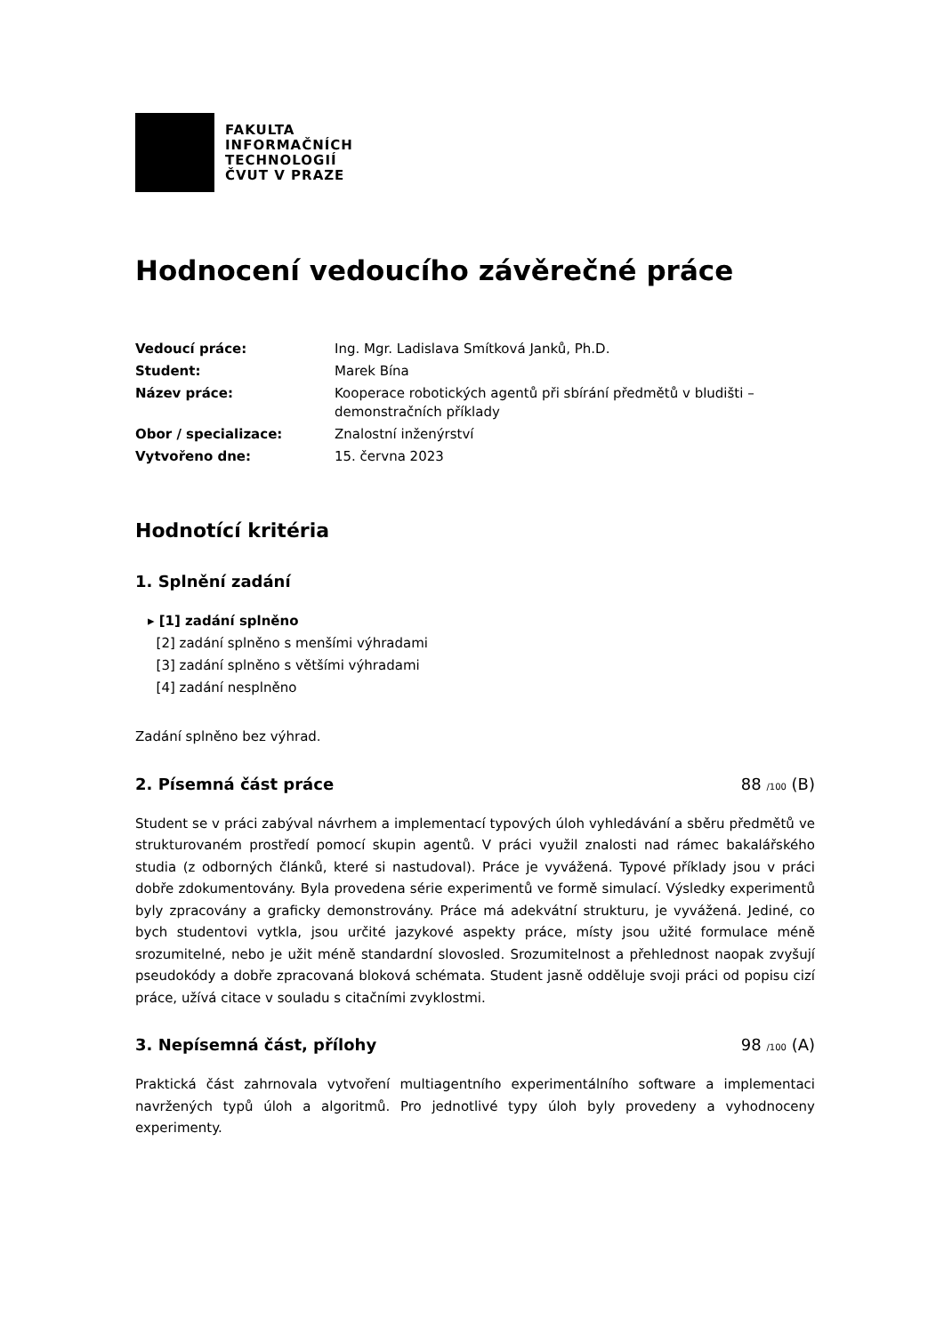FAKULTA
INFORMAČNÍCH
TECHNOLOGIÍ
ČVUT V PRAZE
Hodnocení vedoucího závěrečné práce
| Vedoucí práce: | Ing. Mgr. Ladislava Smítková Janků, Ph.D. |
| Student: | Marek Bína |
| Název práce: | Kooperace robotických agentů při sbírání předmětů v bludišti – demonstračních příklady |
| Obor / specializace: | Znalostní inženýrství |
| Vytvořeno dne: | 15. června 2023 |
Hodnotící kritéria
1. Splnění zadání
▸ [1] zadání splněno
[2] zadání splněno s menšími výhradami
[3] zadání splněno s většími výhradami
[4] zadání nesplněno
Zadání splněno bez výhrad.
2. Písemná část práce 88 /100 (B)
Student se v práci zabýval návrhem a implementací typových úloh vyhledávání a sběru předmětů ve strukturovaném prostředí pomocí skupin agentů. V práci využil znalosti nad rámec bakalářského studia (z odborných článků, které si nastudoval). Práce je vyvážená. Typové příklady jsou v práci dobře zdokumentovány. Byla provedena série experimentů ve formě simulací. Výsledky experimentů byly zpracovány a graficky demonstrovány. Práce má adekvátní strukturu, je vyvážená. Jediné, co bych studentovi vytkla, jsou určité jazykové aspekty práce, místy jsou užité formulace méně srozumitelné, nebo je užit méně standardní slovosled. Srozumitelnost a přehlednost naopak zvyšují pseudokódy a dobře zpracovaná bloková schémata. Student jasně odděluje svoji práci od popisu cizí práce, užívá citace v souladu s citačními zvyklostmi.
3. Nepísemná část, přílohy 98 /100 (A)
Praktická část zahrnovala vytvoření multiagentního experimentálního software a implementaci navržených typů úloh a algoritmů. Pro jednotlivé typy úloh byly provedeny a vyhodnoceny experimenty.